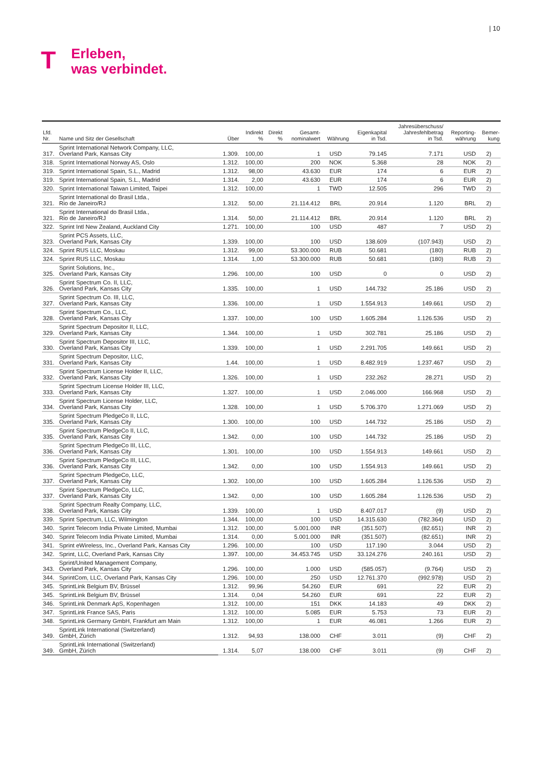| 10
T
Erleben,
was verbindet.
| Lfd. Nr. | Name und Sitz der Gesellschaft | Über | Indirekt % | Direkt % | Gesamt- nominalwert | Währung | Eigenkapital in Tsd. | Jahresüberschuss/ Jahresfehlbetrag in Tsd. | Reporting- währung | Bemer- kung |
| --- | --- | --- | --- | --- | --- | --- | --- | --- | --- | --- |
| 317. | Sprint International Network Company, LLC, Overland Park, Kansas City | 1.309. | 100,00 | | 1 | USD | 79.145 | 7.171 | USD | 2) |
| 318. | Sprint International Norway AS, Oslo | 1.312. | 100,00 | | 200 | NOK | 5.368 | 28 | NOK | 2) |
| 319. | Sprint International Spain, S.L., Madrid | 1.312. | 98,00 | | 43.630 | EUR | 174 | 6 | EUR | 2) |
| 319. | Sprint International Spain, S.L., Madrid | 1.314. | 2,00 | | 43.630 | EUR | 174 | 6 | EUR | 2) |
| 320. | Sprint International Taiwan Limited, Taipei | 1.312. | 100,00 | | 1 | TWD | 12.505 | 296 | TWD | 2) |
| 321. | Sprint International do Brasil Ltda., Rio de Janeiro/RJ | 1.312. | 50,00 | | 21.114.412 | BRL | 20.914 | 1.120 | BRL | 2) |
| 321. | Sprint International do Brasil Ltda., Rio de Janeiro/RJ | 1.314. | 50,00 | | 21.114.412 | BRL | 20.914 | 1.120 | BRL | 2) |
| 322. | Sprint Intl New Zealand, Auckland City | 1.271. | 100,00 | | 100 | USD | 487 | 7 | USD | 2) |
| 323. | Sprint PCS Assets, LLC, Overland Park, Kansas City | 1.339. | 100,00 | | 100 | USD | 138.609 | (107.943) | USD | 2) |
| 324. | Sprint RUS LLC, Moskau | 1.312. | 99,00 | | 53.300.000 | RUB | 50.681 | (180) | RUB | 2) |
| 324. | Sprint RUS LLC, Moskau | 1.314. | 1,00 | | 53.300.000 | RUB | 50.681 | (180) | RUB | 2) |
| 325. | Sprint Solutions, Inc., Overland Park, Kansas City | 1.296. | 100,00 | | 100 | USD | 0 | 0 | USD | 2) |
| 326. | Sprint Spectrum Co. II, LLC, Overland Park, Kansas City | 1.335. | 100,00 | | 1 | USD | 144.732 | 25.186 | USD | 2) |
| 327. | Sprint Spectrum Co. III, LLC, Overland Park, Kansas City | 1.336. | 100,00 | | 1 | USD | 1.554.913 | 149.661 | USD | 2) |
| 328. | Sprint Spectrum Co., LLC, Overland Park, Kansas City | 1.337. | 100,00 | | 100 | USD | 1.605.284 | 1.126.536 | USD | 2) |
| 329. | Sprint Spectrum Depositor II, LLC, Overland Park, Kansas City | 1.344. | 100,00 | | 1 | USD | 302.781 | 25.186 | USD | 2) |
| 330. | Sprint Spectrum Depositor III, LLC, Overland Park, Kansas City | 1.339. | 100,00 | | 1 | USD | 2.291.705 | 149.661 | USD | 2) |
| 331. | Sprint Spectrum Depositor, LLC, Overland Park, Kansas City | 1.44. | 100,00 | | 1 | USD | 8.482.919 | 1.237.467 | USD | 2) |
| 332. | Sprint Spectrum License Holder II, LLC, Overland Park, Kansas City | 1.326. | 100,00 | | 1 | USD | 232.262 | 28.271 | USD | 2) |
| 333. | Sprint Spectrum License Holder III, LLC, Overland Park, Kansas City | 1.327. | 100,00 | | 1 | USD | 2.046.000 | 166.968 | USD | 2) |
| 334. | Sprint Spectrum License Holder, LLC, Overland Park, Kansas City | 1.328. | 100,00 | | 1 | USD | 5.706.370 | 1.271.069 | USD | 2) |
| 335. | Sprint Spectrum PledgeCo II, LLC, Overland Park, Kansas City | 1.300. | 100,00 | | 100 | USD | 144.732 | 25.186 | USD | 2) |
| 335. | Sprint Spectrum PledgeCo II, LLC, Overland Park, Kansas City | 1.342. | 0,00 | | 100 | USD | 144.732 | 25.186 | USD | 2) |
| 336. | Sprint Spectrum PledgeCo III, LLC, Overland Park, Kansas City | 1.301. | 100,00 | | 100 | USD | 1.554.913 | 149.661 | USD | 2) |
| 336. | Sprint Spectrum PledgeCo III, LLC, Overland Park, Kansas City | 1.342. | 0,00 | | 100 | USD | 1.554.913 | 149.661 | USD | 2) |
| 337. | Sprint Spectrum PledgeCo, LLC, Overland Park, Kansas City | 1.302. | 100,00 | | 100 | USD | 1.605.284 | 1.126.536 | USD | 2) |
| 337. | Sprint Spectrum PledgeCo, LLC, Overland Park, Kansas City | 1.342. | 0,00 | | 100 | USD | 1.605.284 | 1.126.536 | USD | 2) |
| 338. | Sprint Spectrum Realty Company, LLC, Overland Park, Kansas City | 1.339. | 100,00 | | 1 | USD | 8.407.017 | (9) | USD | 2) |
| 339. | Sprint Spectrum, LLC, Wilmington | 1.344. | 100,00 | | 100 | USD | 14.315.630 | (782.364) | USD | 2) |
| 340. | Sprint Telecom India Private Limited, Mumbai | 1.312. | 100,00 | | 5.001.000 | INR | (351.507) | (82.651) | INR | 2) |
| 340. | Sprint Telecom India Private Limited, Mumbai | 1.314. | 0,00 | | 5.001.000 | INR | (351.507) | (82.651) | INR | 2) |
| 341. | Sprint eWireless, Inc., Overland Park, Kansas City | 1.296. | 100,00 | | 100 | USD | 117.190 | 3.044 | USD | 2) |
| 342. | Sprint, LLC, Overland Park, Kansas City | 1.397. | 100,00 | | 34.453.745 | USD | 33.124.276 | 240.161 | USD | 2) |
| 343. | Sprint/United Management Company, Overland Park, Kansas City | 1.296. | 100,00 | | 1.000 | USD | (585.057) | (9.764) | USD | 2) |
| 344. | SprintCom, LLC, Overland Park, Kansas City | 1.296. | 100,00 | | 250 | USD | 12.761.370 | (992.978) | USD | 2) |
| 345. | SprintLink Belgium BV, Brüssel | 1.312. | 99,96 | | 54.260 | EUR | 691 | 22 | EUR | 2) |
| 345. | SprintLink Belgium BV, Brüssel | 1.314. | 0,04 | | 54.260 | EUR | 691 | 22 | EUR | 2) |
| 346. | SprintLink Denmark ApS, Kopenhagen | 1.312. | 100,00 | | 151 | DKK | 14.183 | 49 | DKK | 2) |
| 347. | SprintLink France SAS, Paris | 1.312. | 100,00 | | 5.085 | EUR | 5.753 | 73 | EUR | 2) |
| 348. | SprintLink Germany GmbH, Frankfurt am Main | 1.312. | 100,00 | | 1 | EUR | 46.081 | 1.266 | EUR | 2) |
| 349. | SprintLink International (Switzerland) GmbH, Zürich | 1.312. | 94,93 | | 138.000 | CHF | 3.011 | (9) | CHF | 2) |
| 349. | SprintLink International (Switzerland) GmbH, Zürich | 1.314. | 5,07 | | 138.000 | CHF | 3.011 | (9) | CHF | 2) |